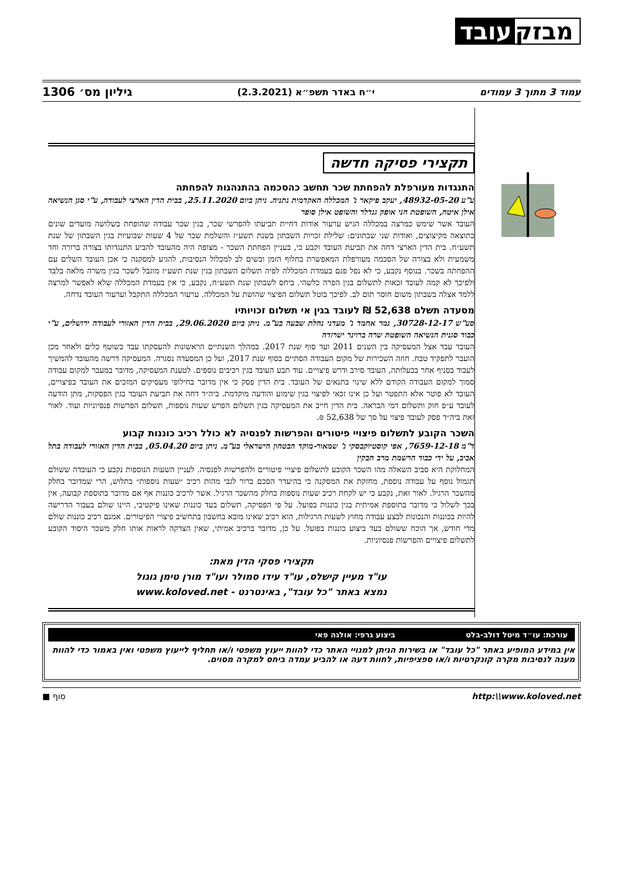עובד מבזק
עמוד 3 מתוך 3 עמודים י״ח באדר תשפ״א (2.3.2021) גיליון מס׳ 1306
תקצירי פסיקה חדשה
התנגדות מעורפלת להפחתת שכר תחשב כהסכמה בהתנהגות להפחתה
ע"ע 48932-05-20, יעקב פיקאר נ' המכללה האקדמית נתניה. ניתן ביום 25.11.2020, בבית הדין הארצי לעבודה, ע"י סגן הנשיאה אילן איטח, השופטת חני אופק גנדלר והשופט אילן סופר
העובד אשר שימש כמרצה במכללה הגיש ערעור אודות דחיית תביעתו להפרשי שכר, בגין שכר עבודה שהופחת בשלושה מועדים שונים כתוצאה מקיצוצים, ואודות שני שבתונים: שלילת זכויות השבתון בשנת תשע״ז והשלמת שכר של 4 שעות שבועיות בגין השבתון של שנת תשע״ח. בית הדין הארצי דחה את תביעת העובד וקבע כי, בעניין הפחתת השכר - מצופה היה מהעובד להביע התנגדותו בצורה ברורה וחד משמעית ולא בצורה של הסכמה מעורפלת המאפשרת בחלוף הזמן ובשים לב למכלול הנסיבות, להגיע למסקנה כי אכן העובד השלים עם ההפחתה בשכר. בנוסף נקבע, כי לא נפל פגם בעמדת המכללה לפיה תשלום השבתון בגין שנת תשע״ז מוגבל לשכר בגין משרה מלאה בלבד ולפיכך לא קמה לעובד זכאות לתשלום בגין הפרה כלשהי. ביחס לשבתון שנת תשע״ח, נקבע, כי אין בעמדת המכללה שלא לאפשר למרצה ללמד אצלה בשבתון משום חוסר תום לב. לפיכך בוטל תשלום הפיצוי שהושת על המכללה. ערעור המכללה התקבל וערעור העובד נדחה.
מסעדה תשלם 52,638 ₪ לעובד בגין אי תשלום זכויותיו
סע"ש 30728-12-17, נמר אחמד נ' מעדני נחלת שבעה בע"מ. ניתן ביום 29.06.2020, בבית הדין האזורי לעבודה ירושלים, ע"י כבוד סגנית הנשיאה השופטת שרה ברוינר ישרזדה
העובד עבד אצל המעסיקה בין השנים 2011 ועד סוף שנת 2017. במהלך השנתיים הראשונות להעסקתו עבד כשוטף כלים ולאחר מכן הועבר לתפקיד טבח. חוזה השכירות של מקום העבודה הסתיים בסוף שנת 2017, ועל כן המסעדה נסגרה. המעסיקה דרשה מהעובד להמשיך לעבוד בסניף אחר בבעלותה, העובד סירב ודרש פיצויים. עוד תבע העובד בגין רכיבים נוספים. לטענת המעסיקה, מדובר במעבר למקום עבודה סמוך למקום העבודה הקודם ללא שינוי בתנאים של העובד. בית הדין פסק כי אין מדובר בחילופי מעסיקים המזכים את העובד בפיצויים, העובד לא פוטר אלא התפטר ועל כן אינו זכאי לפיצוי בגין שימוע והודעה מוקדמת. ביה״ד דחה את תביעת העובד בגין הפסקות, מתן הודעה לעובד ע״פ חוק ותשלום דמי הבראה. בית הדין חייב את המעסיקה בגין תשלום הפרש שעות נוספות, תשלום הפרשות פנסיוניות ועוד. לאור זאת ביה״ד פסק לעובד פיצוי על סך של 52,638 ₪.
השכר הקובע לתשלום פיצויי פיטורים והפרשות לפנסיה לא כולל רכיב כוננות קבוע
ד"מ 7659-12-18, אפי קוסטיוקבסקי נ' שמאור-מוקד הבטחון הישראלי בע"מ. ניתן ביום 05.04.20, בבית הדין האזורי לעבודה בתל אביב, על ידי כבוד הרשמת מרב חבקין
המחלוקת היא סביב השאלה מהו השכר הקובע לתשלום פיצויי פיטורים ולהפרשות לפנסיה. לעניין השעות הנוספות נקבע כי העובדה ששולם תגמול נוסף על עבודה נוספת, מחזקת את המסקנה כי בהיעדר הסכם ברור לגבי מהות רכיב ״שעות נוספות״ בתלוש, הרי שמדובר בחלק מהשכר הרגיל. לאור זאת, נקבע כי יש לקחת רכיב שעות נוספות כחלק מהשכר הרגיל. אשר לרכיב כוננות אף אם מדובר בתוספת קבועה, אין בכך לשלול כי מדובר בתוספת אמיתית בגין כוננות בפועל. על פי הפסיקה, תשלום בעד כוננות שאינו פיקטיבי, היינו שולם בעבור הדרישה להיות בכוננות והנכונות לבצע עבודה מחוץ לשעות הרגילות, הוא רכיב שאינו מובא בחשבון בתחשיב פיצויי הפיטורים. אמנם רכיב כוננות שולם מדי חודש, אך הוכח ששולם בעד ביצוע כוננות בפועל. על כן, מדובר ברכיב אמיתי, שאין הצדקה לראות אותו חלק משכר היסוד הקובע לתשלום פיצויים והפרשות פנסיוניות.
תקצירי פסקי הדין מאת:
עו"ד מעיין קישלס, עו"ד עידו סמולר ועו"ד מורן טימן גוגול
נמצא באתר "כל עובד", באינטרנט - www.koloved.net
עורכת: עו״ד מיטל דולב-בלט ביצוע גרפי: אולגה פאי
אין במידע המופיע באתר "כל עובד" או בשירות הניתן למנויי האתר כדי להוות ייעוץ משפטי ו/או תחליף לייעוץ משפטי ואין באמור כדי להוות מענה לנסיבות מקרה קונקרטיות ו/או ספציפיות, לחוות דעה או להביע עמדה ביחס למקרה מסוים.
http:\\www.koloved.net סוף ■